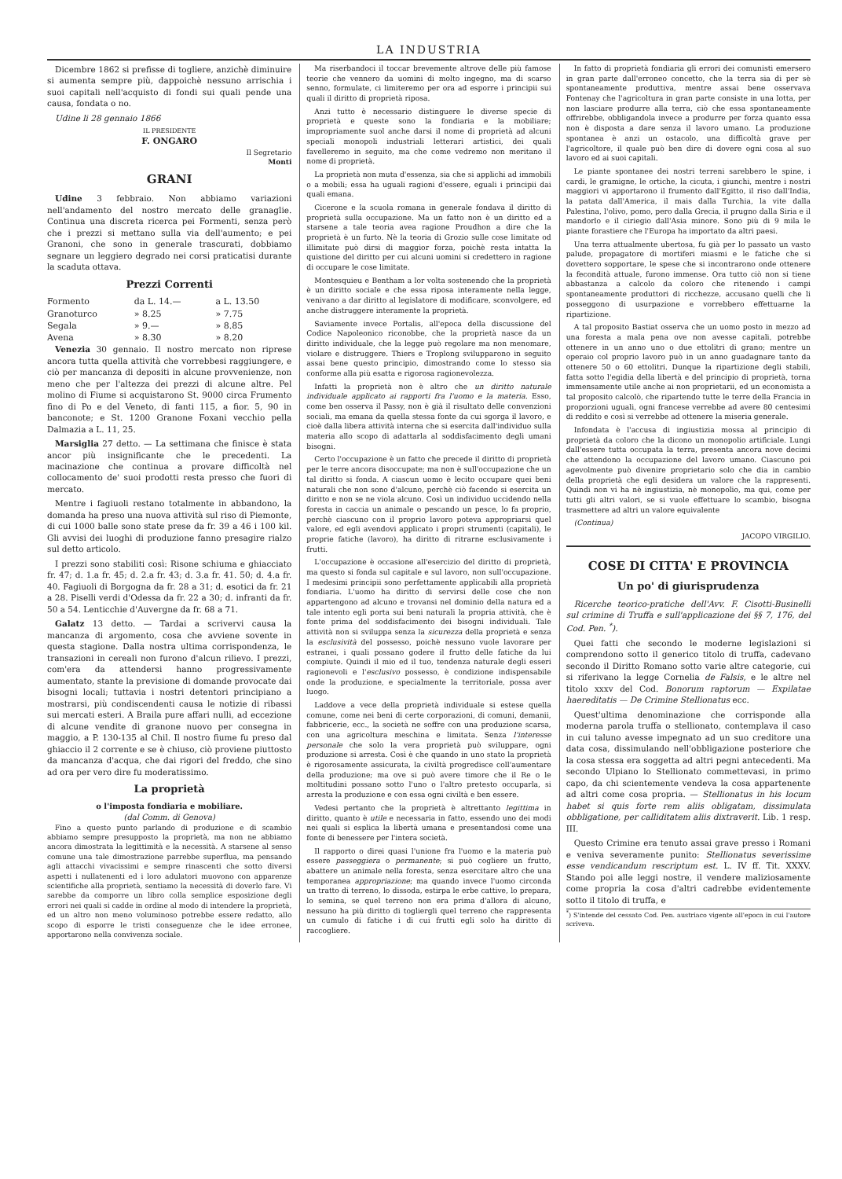LA INDUSTRIA
Dicembre 1862 si prefisse di togliere, anzichè diminuire si aumenta sempre più, dappoichè nessuno arrischia i suoi capitali nell'acquisto di fondi sui quali pende una causa, fondata o no.
Udine li 28 gennaio 1866
IL PRESIDENTE
F. ONGARO
Il Segretario
Monti
GRANI
Udine 3 febbraio. Non abbiamo variazioni nell'andamento del nostro mercato delle granaglie. Continua una discreta ricerca pei Formenti, senza però che i prezzi si mettano sulla via dell'aumento; e pei Granoni, che sono in generale trascurati, dobbiamo segnare un leggiero degrado nei corsi praticatisi durante la scaduta ottava.
Prezzi Correnti
| Formento | da L. 14.— | a L. 13.50 |
| Granoturco | » 8.25 | » 7.75 |
| Segala | » 9.— | » 8.85 |
| Avena | » 8.30 | » 8.20 |
Venezia 30 gennaio. Il nostro mercato non riprese ancora tutta quella attività che vorrebbesi raggiungere, e ciò per mancanza di depositi in alcune provvenienze, non meno che per l'altezza dei prezzi di alcune altre. Pel molino di Fiume si acquistarono St. 9000 circa Frumento fino di Po e del Veneto, di fanti 115, a fior. 5, 90 in banconote; e St. 1200 Granone Foxani vecchio pella Dalmazia a L. 11, 25.
Marsiglia 27 detto. — La settimana che finisce è stata ancor più insignificante che le precedenti. La macinazione che continua a provare difficoltà nel collocamento de' suoi prodotti resta presso che fuori di mercato.
Mentre i fagiuoli restano totalmente in abbandono, la domanda ha preso una nuova attività sul riso di Piemonte, di cui 1000 balle sono state prese da fr. 39 a 46 i 100 kil. Gli avvisi dei luoghi di produzione fanno presagire rialzo sul detto articolo.
I prezzi sono stabiliti così: Risone schiuma e ghiacciato fr. 47; d. 1.a fr. 45; d. 2.a fr. 43; d. 3.a fr. 41. 50; d. 4.a fr. 40. Fagiuoli di Borgogna da fr. 28 a 31; d. esotici da fr. 21 a 28. Piselli verdi d'Odessa da fr. 22 a 30; d. infranti da fr. 50 a 54. Lenticchie d'Auvergne da fr. 68 a 71.
Galatz 13 detto. — Tardai a scrivervi causa la mancanza di argomento, cosa che avviene sovente in questa stagione. Dalla nostra ultima corrispondenza, le transazioni in cereali non furono d'alcun rilievo. I prezzi, com'era da attendersi hanno progressivamente aumentato, stante la previsione di domande provocate dai bisogni locali; tuttavia i nostri detentori principiano a mostrarsi, più condiscendenti causa le notizie di ribassi sui mercati esteri. A Braila pure affari nulli, ad eccezione di alcune vendite di granone nuovo per consegna in maggio, a P. 130-135 al Chil. Il nostro fiume fu preso dal ghiaccio il 2 corrente e se è chiuso, ciò proviene piuttosto da mancanza d'acqua, che dai rigori del freddo, che sino ad ora per vero dire fu moderatissimo.
La proprietà
o l'imposta fondiaria e mobiliare.
(dal Comm. di Genova)
Fino a questo punto parlando di produzione e di scambio abbiamo sempre presupposto la proprietà, ma non ne abbiamo ancora dimostrata la legittimità e la necessità. A starsene al senso comune una tale dimostrazione parrebbe superflua, ma pensando agli attacchi vivacissimi e sempre rinascenti che sotto diversi aspetti i nullatenenti ed i loro adulatori muovono con apparenze scientifiche alla proprietà, sentiamo la necessità di doverlo fare. Vi sarebbe da comporre un libro colla semplice esposizione degli errori nei quali si cadde in ordine al modo di intendere la proprietà, ed un altro non meno voluminoso potrebbe essere redatto, allo scopo di esporre le tristi conseguenze che le idee erronee, apportarono nella convivenza sociale.
Ma riserbandoci il toccar brevemente altrove delle più famose teorie che vennero da uomini di molto ingegno, ma di scarso senno, formulate, ci limiteremo per ora ad esporre i principii sui quali il diritto di proprietà riposa.
Anzi tutto è necessario distinguere le diverse specie di proprietà e queste sono la fondiaria e la mobiliare; impropriamente suol anche darsi il nome di proprietà ad alcuni speciali monopoli industriali letterari artistici, dei quali favelleremo in seguito, ma che come vedremo non meritano il nome di proprietà.
La proprietà non muta d'essenza, sia che si applichi ad immobili o a mobili; essa ha uguali ragioni d'essere, eguali i principii dai quali emana.
Cicerone e la scuola romana in generale fondava il diritto di proprietà sulla occupazione. Ma un fatto non è un diritto ed a starsene a tale teoria avea ragione Proudhon a dire che la proprietà è un furto. Nè la teoria di Grozio sulle cose limitate od illimitate può dirsi di maggior forza, poichè resta intatta la quistione del diritto per cui alcuni uomini si credettero in ragione di occupare le cose limitate.
Montesquieu e Bentham a lor volta sostenendo che la proprietà è un diritto sociale e che essa riposa interamente nella legge, venivano a dar diritto al legislatore di modificare, sconvolgere, ed anche distruggere interamente la proprietà.
Saviamente invece Portalis, all'epoca della discussione del Codice Napoleonico riconobbe, che la proprietà nasce da un diritto individuale, che la legge può regolare ma non menomare, violare e distruggere. Thiers e Troplong svilupparono in seguito assai bene questo principio, dimostrando come lo stesso sia conforme alla più esatta e rigorosa ragionevolezza.
Infatti la proprietà non è altro che un diritto naturale individuale applicato ai rapporti fra l'uomo e la materia. Esso, come ben osserva il Passy, non è già il risultato delle convenzioni sociali, ma emana da quella stessa fonte da cui sgorga il lavoro, e cioè dalla libera attività interna che si esercita dall'individuo sulla materia allo scopo di adattarla al soddisfacimento degli umani bisogni.
Certo l'occupazione è un fatto che precede il diritto di proprietà per le terre ancora disoccupate; ma non è sull'occupazione che un tal diritto si fonda. A ciascun uomo è lecito occupare quei beni naturali che non sono d'alcuno, perchè ciò facendo si esercita un diritto e non se ne viola alcuno. Così un individuo uccidendo nella foresta in caccia un animale o pescando un pesce, lo fa proprio, perchè ciascuno con il proprio lavoro poteva appropriarsi quel valore, ed egli avendovi applicato i propri strumenti (capitali), le proprie fatiche (lavoro), ha diritto di ritrarne esclusivamente i frutti.
L'occupazione è occasione all'esercizio del diritto di proprietà, ma questo si fonda sul capitale e sul lavoro, non sull'occupazione. I medesimi principii sono perfettamente applicabili alla proprietà fondiaria. L'uomo ha diritto di servirsi delle cose che non appartengono ad alcuno e trovansi nel dominio della natura ed a tale intento egli porta sui beni naturali la propria attività, che è fonte prima del soddisfacimento dei bisogni individuali. Tale attività non si sviluppa senza la sicurezza della proprietà e senza la esclusività del possesso, poichè nessuno vuole lavorare per estranei, i quali possano godere il frutto delle fatiche da lui compiute. Quindi il mio ed il tuo, tendenza naturale degli esseri ragionevoli e l'esclusivo possesso, è condizione indispensabile onde la produzione, e specialmente la territoriale, possa aver luogo.
Laddove a vece della proprietà individuale si estese quella comune, come nei beni di certe corporazioni, di comuni, demanii, fabbricerie, ecc., la società ne soffre con una produzione scarsa, con una agricoltura meschina e limitata. Senza l'interesse personale che solo la vera proprietà può sviluppare, ogni produzione si arresta. Così è che quando in uno stato la proprietà è rigorosamente assicurata, la civiltà progredisce coll'aumentare della produzione; ma ove si può avere timore che il Re o le moltitudini possano sotto l'uno o l'altro pretesto occuparla, si arresta la produzione e con essa ogni civiltà e ben essere.
Vedesi pertanto che la proprietà è altrettanto legittima in diritto, quanto è utile e necessaria in fatto, essendo uno dei modi nei quali si esplica la libertà umana e presentandosi come una fonte di benessere per l'intera società.
Il rapporto o direi quasi l'unione fra l'uomo e la materia può essere passeggiera o permanente; si può cogliere un frutto, abattere un animale nella foresta, senza esercitare altro che una temporanea appropriazione; ma quando invece l'uomo circonda un tratto di terreno, lo dissoda, estirpa le erbe cattive, lo prepara, lo semina, se quel terreno non era prima d'allora di alcuno, nessuno ha più diritto di togliergli quel terreno che rappresenta un cumulo di fatiche i di cui frutti egli solo ha diritto di raccogliere.
In fatto di proprietà fondiaria gli errori dei comunisti emersero in gran parte dall'erroneo concetto, che la terra sia di per sè spontaneamente produttiva, mentre assai bene osservava Fontenay che l'agricoltura in gran parte consiste in una lotta, per non lasciare produrre alla terra, ciò che essa spontaneamente offrirebbe, obbligandola invece a produrre per forza quanto essa non è disposta a dare senza il lavoro umano. La produzione spontanea è anzi un ostacolo, una difficoltà grave per l'agricoltore, il quale può ben dire di dovere ogni cosa al suo lavoro ed ai suoi capitali.
Le piante spontanee dei nostri terreni sarebbero le spine, i cardi, le gramigne, le ortiche, la cicuta, i giunchi, mentre i nostri maggiori vi apportarono il frumento dall'Egitto, il riso dall'India, la patata dall'America, il mais dalla Turchia, la vite dalla Palestina, l'olivo, pomo, pero dalla Grecia, il prugno dalla Siria e il mandorlo e il ciriegio dall'Asia minore. Sono più di 9 mila le piante forastiere che l'Europa ha importato da altri paesi.
Una terra attualmente ubertosa, fu già per lo passato un vasto palude, propagatore di mortiferi miasmi e le fatiche che si dovettero sopportare, le spese che si incontrarono onde ottenere la fecondità attuale, furono immense. Ora tutto ciò non si tiene abbastanza a calcolo da coloro che ritenendo i campi spontaneamente produttori di ricchezze, accusano quelli che li posseggono di usurpazione e vorrebbero effettuarne la ripartizione.
A tal proposito Bastiat osserva che un uomo posto in mezzo ad una foresta a mala pena ove non avesse capitali, potrebbe ottenere in un anno uno o due ettolitri di grano; mentre un operaio col proprio lavoro può in un anno guadagnare tanto da ottenere 50 o 60 ettolitri. Dunque la ripartizione degli stabili, fatta sotto l'egidia della libertà e del principio di proprietà, torna immensamente utile anche ai non proprietarii, ed un economista a tal proposito calcolò, che ripartendo tutte le terre della Francia in proporzioni uguali, ogni francese verrebbe ad avere 80 centesimi di reddito e così si verrebbe ad ottenere la miseria generale.
Infondata è l'accusa di ingiustizia mossa al principio di proprietà da coloro che la dicono un monopolio artificiale. Lungi dall'essere tutta occupata la terra, presenta ancora nove decimi che attendono la occupazione del lavoro umano. Ciascuno poi agevolmente può divenire proprietario solo che dia in cambio della proprietà che egli desidera un valore che la rappresenti. Quindi non vi ha nè ingiustizia, nè monopolio, ma qui, come per tutti gli altri valori, se si vuole effettuare lo scambio, bisogna trasmettere ad altri un valore equivalente
(Continua)
JACOPO VIRGILIO.
COSE DI CITTA' E PROVINCIA
Un po' di giurisprudenza
Ricerche teorico-pratiche dell'Avv. F. Cisotti-Businelli sul crimine di Truffa e sull'applicazione dei §§ 7, 176, del Cod. Pen. <sup>*</sup>).
Quei fatti che secondo le moderne legislazioni si comprendono sotto il generico titolo di truffa, cadevano secondo il Diritto Romano sotto varie altre categorie, cui si riferivano la legge Cornelia de Falsis, e le altre nel titolo xxxv del Cod. Bonorum raptorum — Expilatae haereditatis — De Crimine Stellionatus ecc.
Quest'ultima denominazione che corrisponde alla moderna parola truffa o stellionato, contemplava il caso in cui taluno avesse impegnato ad un suo creditore una data cosa, dissimulando nell'obbligazione posteriore che la cosa stessa era soggetta ad altri pegni antecedenti. Ma secondo Ulpiano lo Stellionato commettevasi, in primo capo, da chi scientemente vendeva la cosa appartenente ad altri come cosa propria. — Stellionatus in his locum habet si quis forte rem aliis obligatam, dissimulata obbligatione, per calliditatem aliis dixtraverit. Lib. 1 resp. III.
Questo Crimine era tenuto assai grave presso i Romani e veniva severamente punito: Stellionatus severissime esse vendicandum rescriptum est. L. IV ff. Tit. XXXV. Stando poi alle leggi nostre, il vendere maliziosamente come propria la cosa d'altri cadrebbe evidentemente sotto il titolo di truffa, e
<sup>*</sup>) S'intende del cessato Cod. Pen. austriaco vigente all'epoca in cui l'autore scriveva.